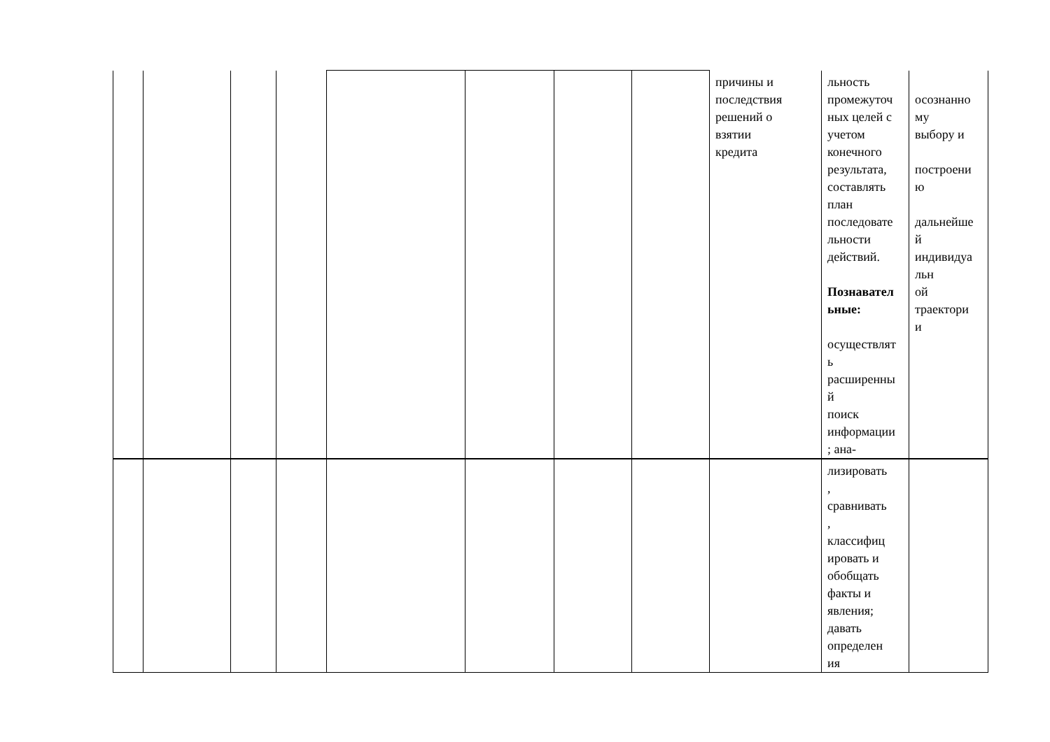| | | | | | | | | причины и последствия решений о взятии кредита | льность промежуточ ных целей с учетом конечного результата, составлять план последовате льности действий. Познавател ьные: осуществлят ь расширенны й поиск информации ; ана- | осознанно му выбору и построени ю дальнейше й индивидуа льн ой траектори и |
| | | | | | | | | | лизировать , сравнивать , классифиц ировать и обобщать факты и явления; давать определен ия | |